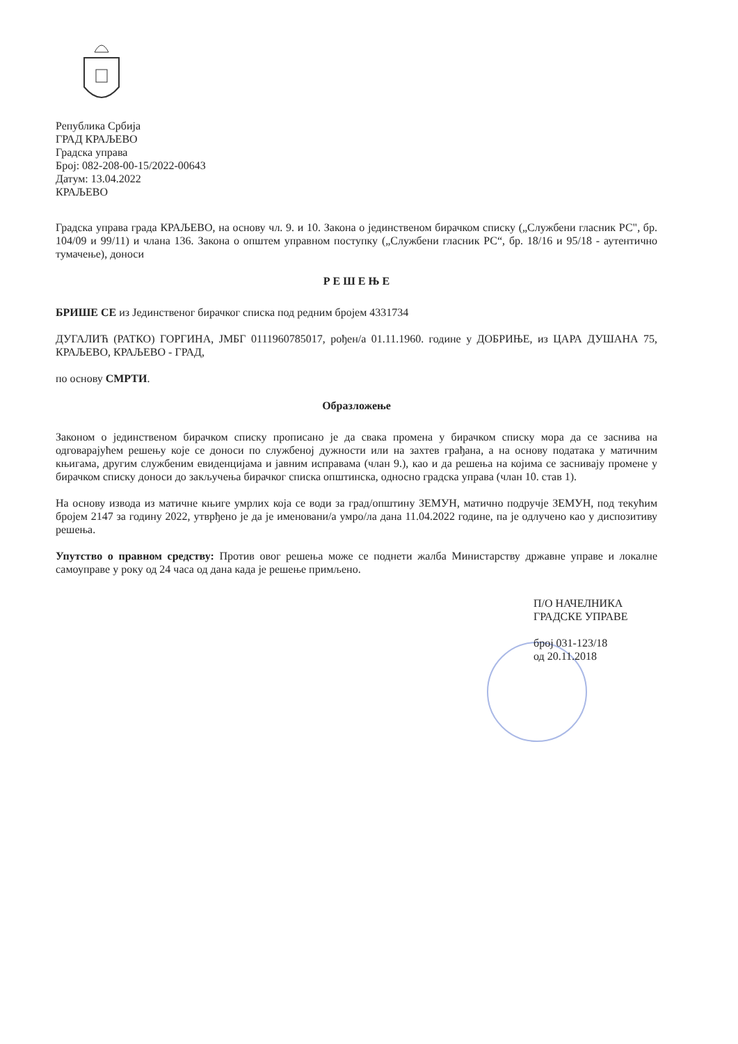Република Србија
ГРАД КРАЉЕВО
Градска управа
Број: 082-208-00-15/2022-00643
Датум: 13.04.2022
КРАЉЕВО
Градска управа града КРАЉЕВО, на основу чл. 9. и 10. Закона о јединственом бирачком списку („Службени гласник РС", бр. 104/09 и 99/11) и члана 136. Закона о општем управном поступку („Службени гласник РС“, бр. 18/16 и 95/18 - аутентично тумачење), доноси
Р Е Ш Е Њ Е
БРИШЕ СЕ из Јединственог бирачког списка под редним бројем 4331734
ДУГАЛИЋ (РАТКО) ГОРГИНА, ЈМБГ 0111960785017, рођен/а 01.11.1960. године у ДОБРИЊЕ, из ЦАРА ДУШАНА 75, КРАЉЕВО, КРАЉЕВО - ГРАД,
по основу СМРТИ.
Образложење
Законом о јединственом бирачком списку прописано је да свака промена у бирачком списку мора да се заснива на одговарајућем решењу које се доноси по службеној дужности или на захтев грађана, а на основу података у матичним књигама, другим службеним евиденцијама и јавним исправама (члан 9.), као и да решења на којима се заснивају промене у бирачком списку доноси до закључења бирачког списка општинска, односно градска управа (члан 10. став 1).
На основу извода из матичне књиге умрлих која се води за град/општину ЗЕМУН, матично подручје ЗЕМУН, под текућим бројем 2147 за годину 2022, утврђено је да је именовани/а умро/ла дана 11.04.2022 године, па је одлучено као у диспозитиву решења.
Упутство о правном средству: Против овог решења може се поднети жалба Министарству државне управе и локалне самоуправе у року од 24 часа од дана када је решење примљено.
П/О НАЧЕЛНИКА
ГРАДСКЕ УПРАВЕ
број 031-123/18
од 20.11.2018